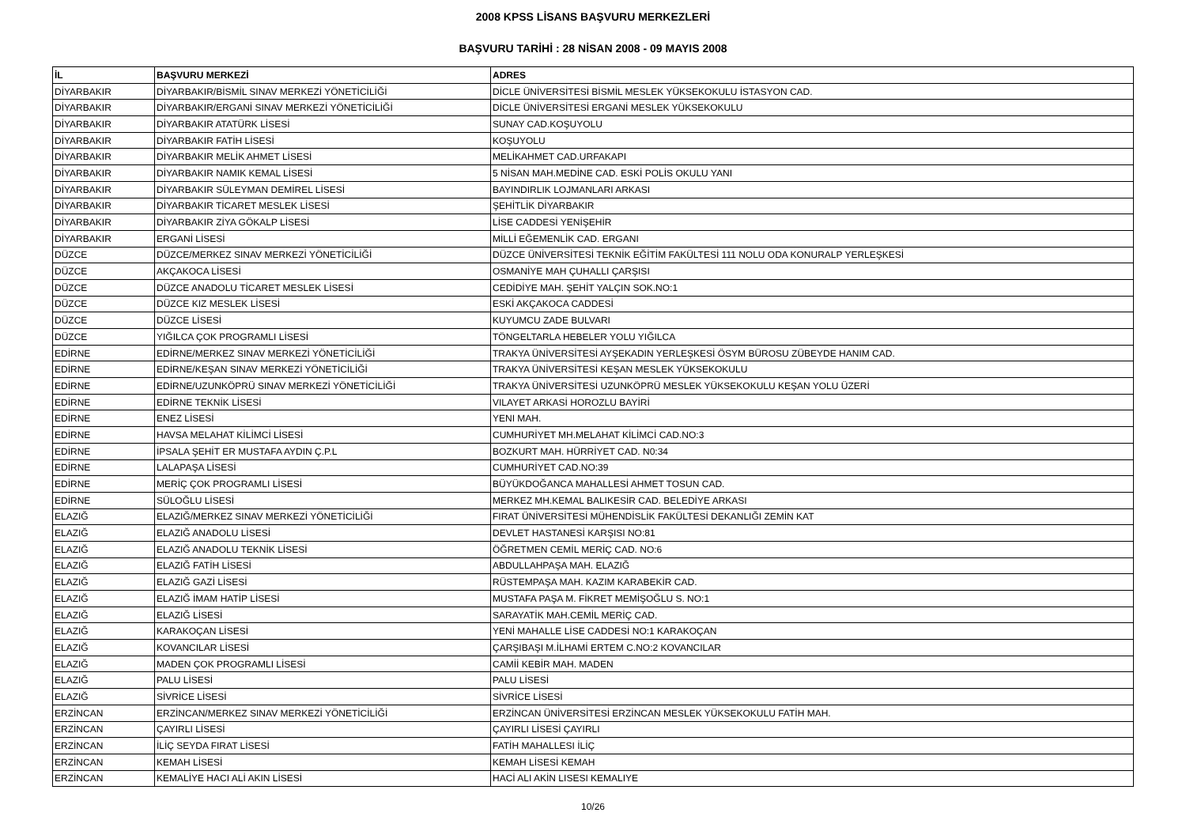2008 KPSS LİSANS BAŞVURU MERKEZLERİ
BAŞVURU TARİHİ : 28 NİSAN 2008 - 09 MAYIS 2008
| İL | BAŞVURU MERKEZİ | ADRES |
| --- | --- | --- |
| DİYARBAKIR | DİYARBAKIR/BİSMİL SINAV MERKEZİ YÖNETİCİLİĞİ | DİCLE ÜNİVERSİTESİ BİSMİL MESLEK YÜKSEKOKULU İSTASYON CAD. |
| DİYARBAKIR | DİYARBAKIR/ERGANİ SINAV MERKEZİ YÖNETİCİLİĞİ | DİCLE ÜNİVERSİTESİ ERGANİ MESLEK YÜKSEKOKULU |
| DİYARBAKIR | DİYARBAKIR ATATÜRK LİSESİ | SUNAY CAD.KOŞUYOLU |
| DİYARBAKIR | DİYARBAKIR FATİH LİSESİ | KOŞUYOLU |
| DİYARBAKIR | DİYARBAKIR MELİK AHMET LİSESİ | MELİKAHMET CAD.URFAKAPI |
| DİYARBAKIR | DİYARBAKIR NAMIK KEMAL LİSESİ | 5 NİSAN MAH.MEDİNE CAD. ESKİ POLİS OKULU YANI |
| DİYARBAKIR | DİYARBAKIR SÜLEYMAN DEMİREL LİSESİ | BAYINDIRLIK LOJMANLARI ARKASI |
| DİYARBAKIR | DİYARBAKIR TİCARET MESLEK LİSESİ | ŞEHİTLİK DİYARBAKIR |
| DİYARBAKIR | DİYARBAKIR ZİYA GÖKALP LİSESİ | LİSE CADDESİ YENİŞEHİR |
| DİYARBAKIR | ERGANİ LİSESİ | MİLLİ EĞEMENLİK CAD. ERGANI |
| DÜZCE | DÜZCE/MERKEZ SINAV MERKEZİ YÖNETİCİLİĞİ | DÜZCE ÜNİVERSİTESİ TEKNİK EĞİTİM FAKÜLTESİ 111 NOLU ODA KONURALP YERLEŞKESİ |
| DÜZCE | AKÇAKOCA LİSESİ | OSMANİYE MAH ÇUHALLI ÇARŞISI |
| DÜZCE | DÜZCE ANADOLU TİCARET MESLEK LİSESİ | CEDİDİYE MAH. ŞEHİT YALÇIN SOK.NO:1 |
| DÜZCE | DÜZCE KIZ MESLEK LİSESİ | ESKİ AKÇAKOCA CADDESİ |
| DÜZCE | DÜZCE LİSESİ | KUYUMCU ZADE BULVARI |
| DÜZCE | YIĞILCA ÇOK PROGRAMLI LİSESİ | TÖNGELTARLA HEBELER YOLU YIĞILCA |
| EDİRNE | EDİRNE/MERKEZ SINAV MERKEZİ YÖNETİCİLİĞİ | TRAKYA ÜNİVERSİTESİ AYŞEKADIN YERLEŞKESİ ÖSYM BÜROSU ZÜBEYDE HANIM CAD. |
| EDİRNE | EDİRNE/KEŞAN SINAV MERKEZİ YÖNETİCİLİĞİ | TRAKYA ÜNİVERSİTESİ KEŞAN MESLEK YÜKSEKOKULU |
| EDİRNE | EDİRNE/UZUNKÖPRÜ SINAV MERKEZİ YÖNETİCİLİĞİ | TRAKYA ÜNİVERSİTESİ UZUNKÖPRÜ MESLEK YÜKSEKOKULU KEŞAN YOLU ÜZERİ |
| EDİRNE | EDİRNE TEKNİK LİSESİ | VILAYET ARKASİ HOROZLU BAYİRİ |
| EDİRNE | ENEZ LİSESİ | YENI MAH. |
| EDİRNE | HAVSA MELAHAT KİLİMCİ LİSESİ | CUMHURİYET MH.MELAHAT KİLİMCİ CAD.NO:3 |
| EDİRNE | İPSALA ŞEHİT ER MUSTAFA AYDIN Ç.P.L | BOZKURT MAH. HÜRRİYET CAD. N0:34 |
| EDİRNE | LALAPAŞA LİSESİ | CUMHURİYET CAD.NO:39 |
| EDİRNE | MERİÇ ÇOK PROGRAMLI LİSESİ | BÜYÜKDOĞANCA MAHALLESİ AHMET TOSUN CAD. |
| EDİRNE | SÜLOĞLU LİSESİ | MERKEZ MH.KEMAL BALIKESİR CAD. BELEDİYE ARKASI |
| ELAZIĞ | ELAZIĞ/MERKEZ SINAV MERKEZİ YÖNETİCİLİĞİ | FIRAT ÜNİVERSİTESİ MÜHENDİSLİK FAKÜLTESİ DEKANLIĞI ZEMİN KAT |
| ELAZIĞ | ELAZIĞ ANADOLU LİSESİ | DEVLET HASTANESİ KARŞISI NO:81 |
| ELAZIĞ | ELAZIĞ ANADOLU TEKNİK LİSESİ | ÖĞRETMEN CEMİL MERİÇ CAD. NO:6 |
| ELAZIĞ | ELAZIĞ FATİH LİSESİ | ABDULLAHPAŞA MAH. ELAZIĞ |
| ELAZIĞ | ELAZIĞ GAZİ LİSESİ | RÜSTEMPAŞA MAH. KAZIM KARABEKİR CAD. |
| ELAZIĞ | ELAZIĞ İMAM HATİP LİSESİ | MUSTAFA PAŞA M. FİKRET MEMİŞOĞLU S. NO:1 |
| ELAZIĞ | ELAZIĞ LİSESİ | SARAYATİK MAH.CEMİL MERİÇ CAD. |
| ELAZIĞ | KARAKOÇAN LİSESİ | YENİ MAHALLE LİSE CADDESİ NO:1 KARAKOÇAN |
| ELAZIĞ | KOVANCILAR LİSESİ | ÇARŞIBAŞI M.İLHAMİ ERTEM C.NO:2 KOVANCILAR |
| ELAZIĞ | MADEN ÇOK PROGRAMLI LİSESİ | CAMİİ KEBİR MAH. MADEN |
| ELAZIĞ | PALU LİSESİ | PALU LİSESİ |
| ELAZIĞ | SİVRİCE LİSESİ | SİVRİCE LİSESİ |
| ERZİNCAN | ERZİNCAN/MERKEZ SINAV MERKEZİ YÖNETİCİLİĞİ | ERZİNCAN ÜNİVERSİTESİ ERZİNCAN MESLEK YÜKSEKOKULU FATİH MAH. |
| ERZİNCAN | ÇAYIRLI LİSESİ | ÇAYIRLI LİSESİ ÇAYIRLI |
| ERZİNCAN | İLİÇ SEYDA FIRAT LİSESİ | FATİH MAHALLESI İLİÇ |
| ERZİNCAN | KEMAH LİSESİ | KEMAH LİSESİ KEMAH |
| ERZİNCAN | KEMALİYE HACI ALİ AKIN LİSESİ | HACİ ALI AKİN LISESI KEMALIYE |
10/26